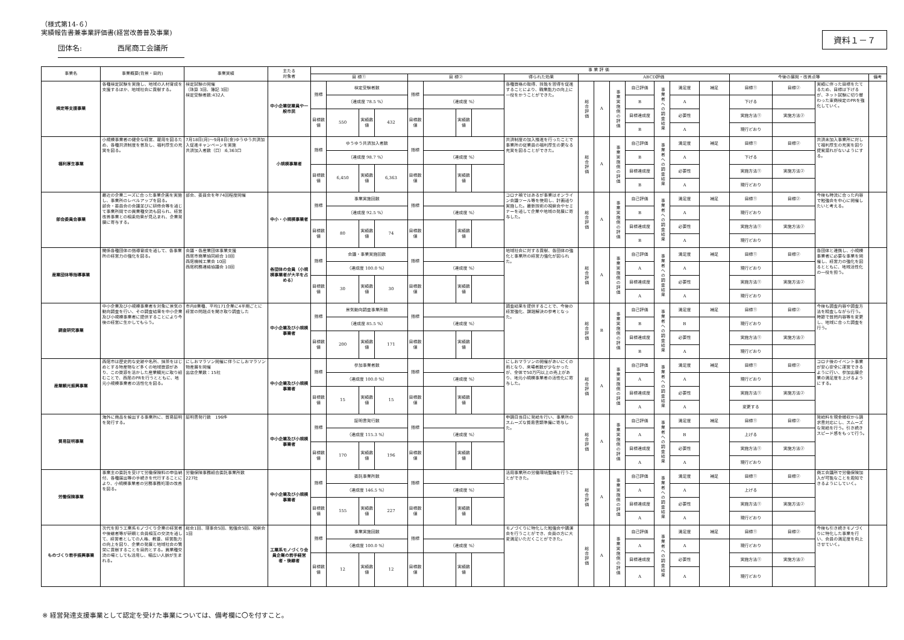（様式第14-６）
実績報告書兼事業評価書(経営改善普及事業)
団体名: 西尾商工会議所
資料１－７
| 事業名 | 事業概要(背景・目的) | 事業実績 | 主たる 対象者 | 事 業 評 価 | | | | | | | | | | | | | | | | | | | |
| --- | --- | --- | --- | --- | --- | --- | --- | --- | --- | --- | --- | --- | --- | --- | --- | --- | --- | --- | --- | --- | --- | --- | --- |
| | | | | 目 標① | | | | 目 標② | | | | 得られた効果 | ABCD評価 | | | | | | | 今後の展開・改善点等 | | | 備考 |
| 検定等支援事業 | 各種検定試験を実施し、地域の人材育成を支援するほか、地域社会に貢献する。 | 検定試験の開催 （珠算 3回、簿記 3回） 検定受験者数:432人 | 中小企業従業員や一般市民 | 指標 | 検定受験者数 | | | 指標 | | | | 各種資格の取得、技能を習得を促進することにより、職業能力の向上に一役をかうことができた。 | 総合評価 | A | 事業実施側の評価 | 自己評価 | 事業者への調査結果 | 満足度 | 補足 | 目標① | 目標② | 実績に伴った目標をたてるため、目標は下げるが、ネット試験に切り替わった東商検定のPRを強化していく。 | |
| | | | | | （達成度 78.5 %） | | | | （達成度 %） | | | | | | | B | | A | | 下げる | | | |
| | | | | 目標数値 | 550 | 実績数値 | 432 | 目標数値 | | 実績数値 | | | | | | 目標達成度 | | 必要性 | | 実施方法① | 実施方法② | | |
| | | | | | | | | | | | | | | | | B | | A | | 現行どおり | | | |
| 福利厚生事業 | 小規模事業者の健全な経営、雇用を図るため、各種共済制度を普及し、福利厚生の充実を図る。 | 7月18日(月)～9月8日(金)ゆうゆう共済加入促進キャンペーンを実施 共済加入者数（口）:6,363口 | 小規模事業者 | 指標 | ゆうゆう共済加入者数 | | | 指標 | | | | 共済制度の加入推進を行ったことで事業所の従業員の福利厚生の更なる充実を図ることができた。 | 総合評価 | A | 事業実施側の評価 | 自己評価 | 事業者への調査結果 | 満足度 | 補足 | 目標① | 目標② | 共済未加入事業所に対して福利厚生の充実を図り提案漏れがないようにする。 | |
| | | | | | （達成度 98.7 %） | | | | （達成度 %） | | | | | | | B | | A | | 下げる | | | |
| | | | | 目標数値 | 6,450 | 実績数値 | 6,363 | 目標数値 | | 実績数値 | | | | | | 目標達成度 | | 必要性 | | 実施方法① | 実施方法② | | |
| | | | | | | | | | | | | | | | | B | | A | | 現行どおり | | | |
| 部会委員会事業 | 最近の企業ニーズに合った事業企画を実施し、事業所のレベルアップを図る。 部会・委員会の会議並びに研修会等を通じて事業所間での異業種交流も図られ、経営改善事業との相乗効果が見込まれ、企業発展に寄与する。 | 部会、委員会を年74回程度開催 | 中小・小規模事業者 | 指標 | 事業実施回数 | | | 指標 | | | | コロナ禍ではあるが事業はオンライン会議ツール等を使用し、計画通り実施した。最新技術の視察会やセミナーを通して企業や地域の発展に寄与した。 | 総合評価 | A | 事業実施側の評価 | 自己評価 | 事業者への調査結果 | 満足度 | 補足 | 目標① | 目標② | 今後も時流に合った内容で勉強会を中心に開催したいと考える。 | |
| | | | | | （達成度 92.5 %） | | | | （達成度 %） | | | | | | | B | | A | | 現行どおり | | | |
| | | | | 目標数値 | 80 | 実績数値 | 74 | 目標数値 | | 実績数値 | | | | | | 目標達成度 | | 必要性 | | 実施方法① | 実施方法② | | |
| | | | | | | | | | | | | | | | | B | | A | | 現行どおり | | | |
| 産業団体等指導事業 | 関係各種団体の指導育成を通して、各事業所の経営力の強化を図る。 | 会議・各産業団体事業支援 西尾市商業協同組合 10回 西尾機械工業会 10回 西尾税務連絡協議会 10回 | 各団体の会員（小規模事業者が大半を占める） | 指標 | 会議・事業実施回数 | | | 指標 | | | | 地域社会に対する貢献、各団体の強化と事業所の経営力強化が図られた。 | 総合評価 | A | 事業実施側の評価 | 自己評価 | 事業者への調査結果 | 満足度 | 補足 | 目標① | 目標② | 各団体と連携し、小規模事業者に必要な事業を開催し、経営力の強化を図るとともに、地域活性化の一役を担う。 | |
| | | | | | （達成度 100.0 %） | | | | （達成度 %） | | | | | | | A | | A | | 現行どおり | | | |
| | | | | 目標数値 | 30 | 実績数値 | 30 | 目標数値 | | 実績数値 | | | | | | 目標達成度 | | 必要性 | | 実施方法① | 実施方法② | | |
| | | | | | | | | | | | | | | | | A | | A | | 現行どおり | | | |
| 調査研究事業 | 中小企業及び小規模事業者を対象に景気の動向調査を行い、その調査結果を中小企業及び小規模事業者に提供することにより今後の経営に生かしてもらう。 | 市内8業種、平均171企業に4半期ごとに経営の問題点を聞き取り調査した | 中小企業及び小規模事業者 | 指標 | 景気動向調査事業所数 | | | 指標 | | | | 調査結果を提供することで、今後の経営強化、課題解決の参考となった。 | 総合評価 | B | 事業実施側の評価 | 自己評価 | 事業者への調査結果 | 満足度 | 補足 | 目標① | 目標② | 今後も調査内容や調査方法を精査しながら行う。時節で質問内容等を変更し、地域に合った調査を行う。 | |
| | | | | | （達成度 85.5 %） | | | | （達成度 %） | | | | | | | B | | B | | 現行どおり | | | |
| | | | | 目標数値 | 200 | 実績数値 | 171 | 目標数値 | | 実績数値 | | | | | | 目標達成度 | | 必要性 | | 実施方法① | 実施方法② | | |
| | | | | | | | | | | | | | | | | B | | A | | 現行どおり | | | |
| 産業観光振興事業 | 西尾市は歴史的な史跡や名所、抹茶をはじめとする特産物など多くの地域資源があり、この資源を活かした産業観光に取り組むことで、西尾のPRを行うとともに、地元小規模事業者の活性化を図る。 | にしおマラソン開催に伴うにしおマラソン物産展を開催 出店企業数：15社 | 中小企業及び小規模事業者 | 指標 | 参加事業者数 | | | 指標 | | | | にしおマラソンの開催があいにくの雨となり、来場者数が少なかったが、全体で50万円以上の売上があり、地元小規模事業者の活性化に寄与した。 | 総合評価 | A | 事業実施側の評価 | 自己評価 | 事業者への調査結果 | 満足度 | 補足 | 目標① | 目標② | コロナ後のイベント事業が安心安全に運営できるように行い、参加出展企業の満足度を上げるようにする。 | |
| | | | | | （達成度 100.0 %） | | | | （達成度 %） | | | | | | | A | | A | | 現行どおり | | | |
| | | | | 目標数値 | 15 | 実績数値 | 15 | 目標数値 | | 実績数値 | | | | | | 目標達成度 | | 必要性 | | 実施方法① | 実施方法② | | |
| | | | | | | | | | | | | | | | | A | | A | | 変更する | | | |
| 貿易証明事業 | 海外に商品を輸出する事業所に、貿易証明を発行する。 | 証明書発行数 196件 | 中小企業及び小規模事業者 | 指標 | 証明書発行数 | | | 指標 | | | | 申請日当日に発給を行い、事業所のスムーズな貿易書類準備に寄与した。 | 総合評価 | A | 事業実施側の評価 | 自己評価 | 事業者への調査結果 | 満足度 | 補足 | 目標① | 目標② | 発給料を現金徴収から請求書対応にし、スムーズな発給を行う。引き続きスピード感をもって行う。 | |
| | | | | | （達成度 115.3 %） | | | | （達成度 %） | | | | | | | A | | B | | 上げる | | | |
| | | | | 目標数値 | 170 | 実績数値 | 196 | 目標数値 | | 実績数値 | | | | | | 目標達成度 | | 必要性 | | 実施方法① | 実施方法② | | |
| | | | | | | | | | | | | | | | | A | | A | | 現行どおり | | | |
| 労働保険事業 | 事業主の委託を受けて労働保険料の申告納付、各種届出等の手続きを代行することにより、小規模事業者の労務事務処理の改善を図る。 | 労働保険事務組合委託事業所数 227社 | 中小企業及び小規模事業者 | 指標 | 委託事業所数 | | | 指標 | | | | 活用事業所の労働環境整備を行うことができた。 | 総合評価 | A | 事業実施側の評価 | 自己評価 | 事業者への調査結果 | 満足度 | 補足 | 目標① | 目標② | 商工会議所で労働保険加入が可能なことを周知できるようにしていく。 | |
| | | | | | （達成度 146.5 %） | | | | （達成度 %） | | | | | | | A | | A | | 上げる | | | |
| | | | | 目標数値 | 155 | 実績数値 | 227 | 目標数値 | | 実績数値 | | | | | | 目標達成度 | | 必要性 | | 実施方法① | 実施方法② | | |
| | | | | | | | | | | | | | | | | A | | A | | 現行どおり | | | |
| ものづくり若手振興事業 | 次代を担う工業系モノづくり企業の経営者や後継者等が研鑽と会員相互の交流を通して、経営者としての人格、教養、経営能力の向上を図り、企業の発展と地域社会の繁栄に貢献することを目的とする。異業種交流の場としても活用し、幅広い人脈が生まれる。 | 総会1回、理事会5回、勉強会5回、視察会1回 | 工業系モノづくり会員企業の若手経営者・後継者 | 指標 | 事業実施回数 | | | 指標 | | | | モノづくりに特化した勉強会や講演会を行うことができ、会員の方に大変満足いただくことができた。 | 総合評価 | A | 事業実施側の評価 | 自己評価 | 事業者への調査結果 | 満足度 | 補足 | 目標① | 目標② | 今後も引き続きモノづくりに特化した事業を行い、会員の満足度を向上させていく。 | |
| | | | | | （達成度 100.0 %） | | | | （達成度 %） | | | | | | | A | | A | | 現行どおり | | | |
| | | | | 目標数値 | 12 | 実績数値 | 12 | 目標数値 | | 実績数値 | | | | | | 目標達成度 | | 必要性 | | 実施方法① | 実施方法② | | |
| | | | | | | | | | | | | | | | | A | | A | | 現行どおり | | | |
※ 経営発達支援事業として認定を受けた事業については、備考欄に〇を付すこと。